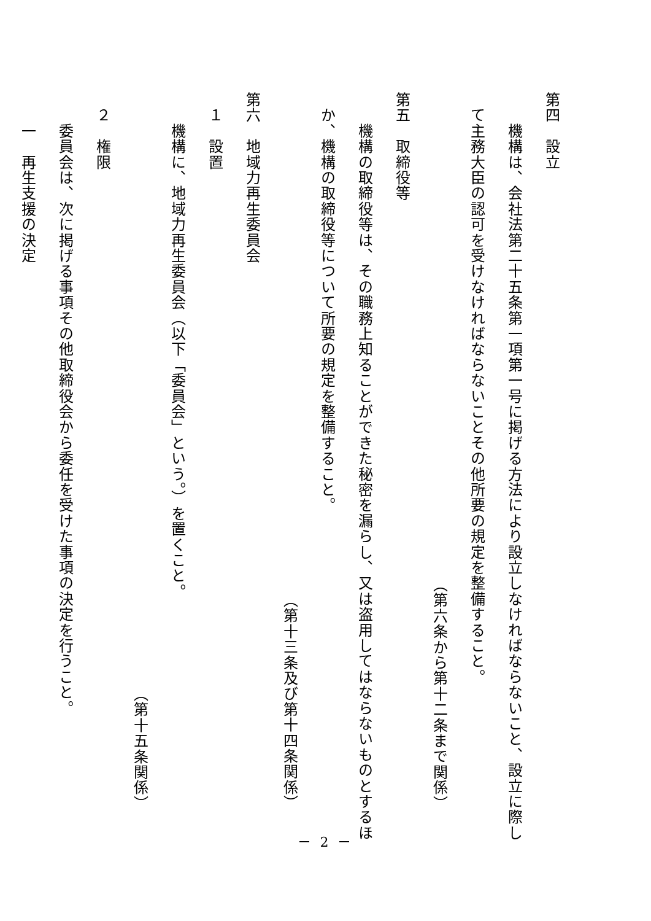第四　設立
　　機構は、会社法第二十五条第一項第一号に掲げる方法により設立しなければならないこと、設立に際し
　て主務大臣の認可を受けなければならないことその他所要の規定を整備すること。
（第六条から第十二条まで関係）
第五　取締役等
　　機構の取締役等は、その職務上知ることができた秘密を漏らし、又は盗用してはならないものとするほ
　か、機構の取締役等について所要の規定を整備すること。
（第十三条及び第十四条関係）
第六　地域力再生委員会
　１　設置
　　機構に、地域力再生委員会（以下「委員会」という。）を置くこと。
（第十五条関係）
　２　権限
　　委員会は、次に掲げる事項その他取締役会から委任を受けた事項の決定を行うこと。
　　一　再生支援の決定
－ 2 －